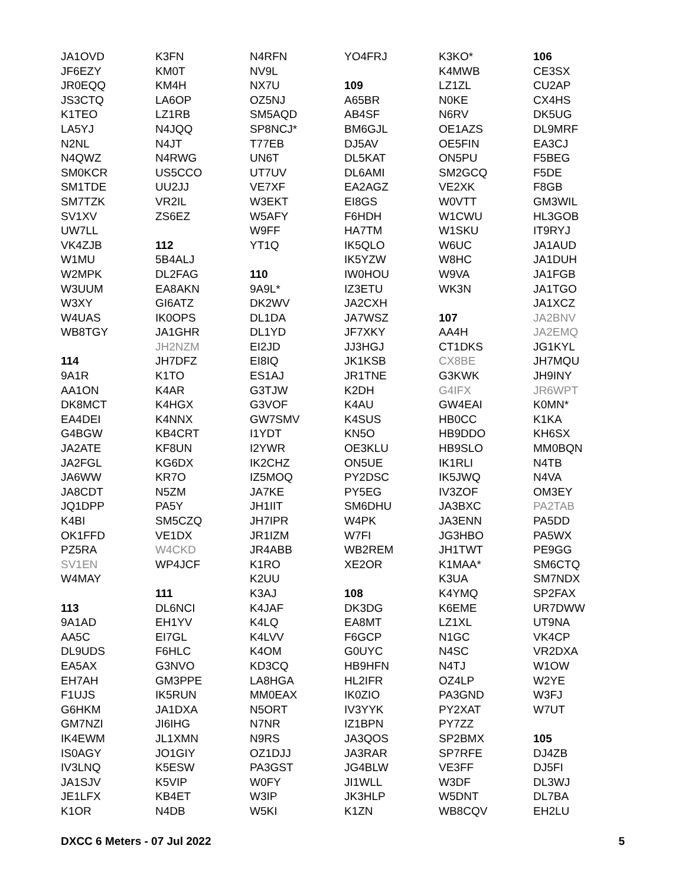JA1OVD
JF6EZY
JR0EQQ
JS3CTQ
K1TEO
LA5YJ
N2NL
N4QWZ
SM0KCR
SM1TDE
SM7TZK
SV1XV
UW7LL
VK4ZJB
W1MU
W2MPK
W3UUM
W3XY
W4UAS
WB8TGY
114
9A1R
AA1ON
DK8MCT
EA4DEI
G4BGW
JA2ATE
JA2FGL
JA6WW
JA8CDT
JQ1DPP
K4BI
OK1FFD
PZ5RA
SV1EN
W4MAY
113
9A1AD
AA5C
DL9UDS
EA5AX
EH7AH
F1UJS
G6HKM
GM7NZI
IK4EWM
IS0AGY
IV3LNQ
JA1SJV
JE1LFX
K1OR
K3FN
KM0T
KM4H
LA6OP
LZ1RB
N4JQQ
N4JT
N4RWG
US5CCO
UU2JJ
VR2IL
ZS6EZ
112
5B4ALJ
DL2FAG
EA8AKN
GI6ATZ
IK0OPS
JA1GHR
JH2NZM
JH7DFZ
K1TO
K4AR
K4HGX
K4NNX
KB4CRT
KF8UN
KG6DX
KR7O
N5ZM
PA5Y
SM5CZQ
VE1DX
W4CKD
WP4JCF
111
DL6NCI
EH1YV
EI7GL
F6HLC
G3NVO
GM3PPE
IK5RUN
JA1DXA
JI6IHG
JL1XMN
JO1GIY
K5ESW
K5VIP
KB4ET
N4DB
N4RFN
NV9L
NX7U
OZ5NJ
SM5AQD
SP8NCJ*
T77EB
UN6T
UT7UV
VE7XF
W3EKT
W5AFY
W9FF
YT1Q
110
9A9L*
DK2WV
DL1DA
DL1YD
EI2JD
EI8IQ
ES1AJ
G3TJW
G3VOF
GW7SMV
I1YDT
I2YWR
IK2CHZ
IZ5MOQ
JA7KE
JH1IIT
JH7IPR
JR1IZM
JR4ABB
K1RO
K2UU
K3AJ
K4JAF
K4LQ
K4LVV
K4OM
KD3CQ
LA8HGA
MM0EAX
N5ORT
N7NR
N9RS
OZ1DJJ
PA3GST
W0FY
W3IP
W5KI
YO4FRJ
109
A65BR
AB4SF
BM6GJL
DJ5AV
DL5KAT
DL6AMI
EA2AGZ
EI8GS
F6HDH
HA7TM
IK5QLO
IK5YZW
IW0HOU
IZ3ETU
JA2CXH
JA7WSZ
JF7XKY
JJ3HGJ
JK1KSB
JR1TNE
K2DH
K4AU
K4SUS
KN5O
OE3KLU
ON5UE
PY2DSC
PY5EG
SM6DHU
W4PK
W7FI
WB2REM
XE2OR
108
DK3DG
EA8MT
F6GCP
G0UYC
HB9HFN
HL2IFR
IK0ZIO
IV3YYK
IZ1BPN
JA3QOS
JA3RAR
JG4BLW
JI1WLL
JK3HLP
K1ZN
K3KO*
K4MWB
LZ1ZL
N0KE
N6RV
OE1AZS
OE5FIN
ON5PU
SM2GCQ
VE2XK
W0VTT
W1CWU
W1SKU
W6UC
W8HC
W9VA
WK3N
107
AA4H
CT1DKS
CX8BE
G3KWK
G4IFX
GW4EAI
HB0CC
HB9DDO
HB9SLO
IK1RLI
IK5JWQ
IV3ZOF
JA3BXC
JA3ENN
JG3HBO
JH1TWT
K1MAA*
K3UA
K4YMQ
K6EME
LZ1XL
N1GC
N4SC
N4TJ
OZ4LP
PA3GND
PY2XAT
PY7ZZ
SP2BMX
SP7RFE
VE3FF
W3DF
W5DNT
WB8CQV
106
CE3SX
CU2AP
CX4HS
DK5UG
DL9MRF
EA3CJ
F5BEG
F5DE
F8GB
GM3WIL
HL3GOB
IT9RYJ
JA1AUD
JA1DUH
JA1FGB
JA1TGO
JA1XCZ
JA2BNV
JA2EMQ
JG1KYL
JH7MQU
JH9INY
JR6WPT
K0MN*
K1KA
KH6SX
MM0BQN
N4TB
N4VA
OM3EY
PA2TAB
PA5DD
PA5WX
PE9GG
SM6CTQ
SM7NDX
SP2FAX
UR7DWW
UT9NA
VK4CP
VR2DXA
W1OW
W2YE
W3FJ
W7UT
105
DJ4ZB
DJ5FI
DL3WJ
DL7BA
EH2LU
DXCC 6 Meters - 07 Jul 2022 5